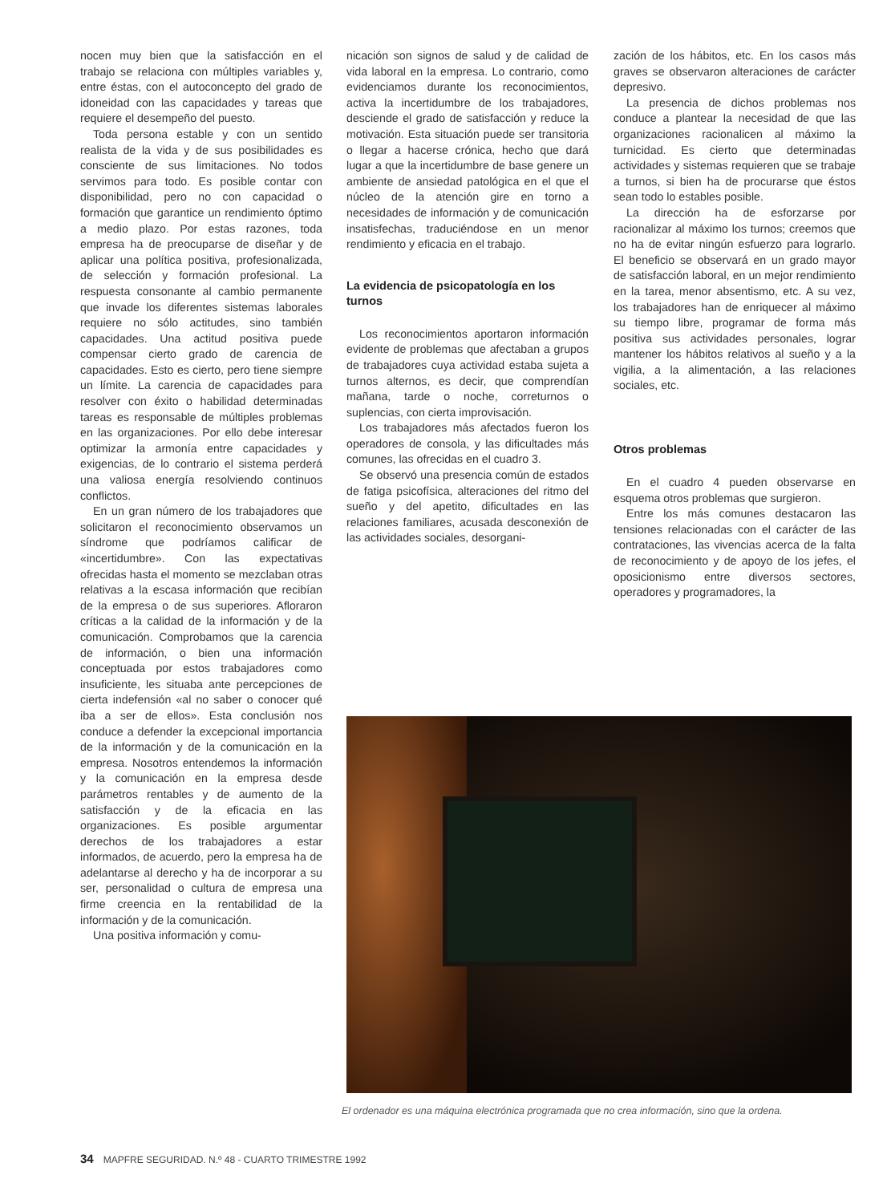nocen muy bien que la satisfacción en el trabajo se relaciona con múltiples variables y, entre éstas, con el autoconcepto del grado de idoneidad con las capacidades y tareas que requiere el desempeño del puesto.
Toda persona estable y con un sentido realista de la vida y de sus posibilidades es consciente de sus limitaciones. No todos servimos para todo. Es posible contar con disponibilidad, pero no con capacidad o formación que garantice un rendimiento óptimo a medio plazo. Por estas razones, toda empresa ha de preocuparse de diseñar y de aplicar una política positiva, profesionalizada, de selección y formación profesional. La respuesta consonante al cambio permanente que invade los diferentes sistemas laborales requiere no sólo actitudes, sino también capacidades. Una actitud positiva puede compensar cierto grado de carencia de capacidades. Esto es cierto, pero tiene siempre un límite. La carencia de capacidades para resolver con éxito o habilidad determinadas tareas es responsable de múltiples problemas en las organizaciones. Por ello debe interesar optimizar la armonía entre capacidades y exigencias, de lo contrario el sistema perderá una valiosa energía resolviendo continuos conflictos.
En un gran número de los trabajadores que solicitaron el reconocimiento observamos un síndrome que podríamos calificar de «incertidumbre». Con las expectativas ofrecidas hasta el momento se mezclaban otras relativas a la escasa información que recibían de la empresa o de sus superiores. Afloraron críticas a la calidad de la información y de la comunicación. Comprobamos que la carencia de información, o bien una información conceptuada por estos trabajadores como insuficiente, les situaba ante percepciones de cierta indefensión «al no saber o conocer qué iba a ser de ellos». Esta conclusión nos conduce a defender la excepcional importancia de la información y de la comunicación en la empresa. Nosotros entendemos la información y la comunicación en la empresa desde parámetros rentables y de aumento de la satisfacción y de la eficacia en las organizaciones. Es posible argumentar derechos de los trabajadores a estar informados, de acuerdo, pero la empresa ha de adelantarse al derecho y ha de incorporar a su ser, personalidad o cultura de empresa una firme creencia en la rentabilidad de la información y de la comunicación.
Una positiva información y comu-
nicación son signos de salud y de calidad de vida laboral en la empresa. Lo contrario, como evidenciamos durante los reconocimientos, activa la incertidumbre de los trabajadores, desciende el grado de satisfacción y reduce la motivación. Esta situación puede ser transitoria o llegar a hacerse crónica, hecho que dará lugar a que la incertidumbre de base genere un ambiente de ansiedad patológica en el que el núcleo de la atención gire en torno a necesidades de información y de comunicación insatisfechas, traduciéndose en un menor rendimiento y eficacia en el trabajo.
La evidencia de psicopatología en los turnos
Los reconocimientos aportaron información evidente de problemas que afectaban a grupos de trabajadores cuya actividad estaba sujeta a turnos alternos, es decir, que comprendían mañana, tarde o noche, correturnos o suplencias, con cierta improvisación.
Los trabajadores más afectados fueron los operadores de consola, y las dificultades más comunes, las ofrecidas en el cuadro 3.
Se observó una presencia común de estados de fatiga psicofísica, alteraciones del ritmo del sueño y del apetito, dificultades en las relaciones familiares, acusada desconexión de las actividades sociales, desorgani-
zación de los hábitos, etc. En los casos más graves se observaron alteraciones de carácter depresivo.
La presencia de dichos problemas nos conduce a plantear la necesidad de que las organizaciones racionalicen al máximo la turnicidad. Es cierto que determinadas actividades y sistemas requieren que se trabaje a turnos, si bien ha de procurarse que éstos sean todo lo estables posible.
La dirección ha de esforzarse por racionalizar al máximo los turnos; creemos que no ha de evitar ningún esfuerzo para lograrlo. El beneficio se observará en un grado mayor de satisfacción laboral, en un mejor rendimiento en la tarea, menor absentismo, etc. A su vez, los trabajadores han de enriquecer al máximo su tiempo libre, programar de forma más positiva sus actividades personales, lograr mantener los hábitos relativos al sueño y a la vigilia, a la alimentación, a las relaciones sociales, etc.
Otros problemas
En el cuadro 4 pueden observarse en esquema otros problemas que surgieron.
Entre los más comunes destacaron las tensiones relacionadas con el carácter de las contrataciones, las vivencias acerca de la falta de reconocimiento y de apoyo de los jefes, el oposicionismo entre diversos sectores, operadores y programadores, la
El ordenador es una máquina electrónica programada que no crea información, sino que la ordena.
34 MAPFRE SEGURIDAD. N.º 48 - CUARTO TRIMESTRE 1992